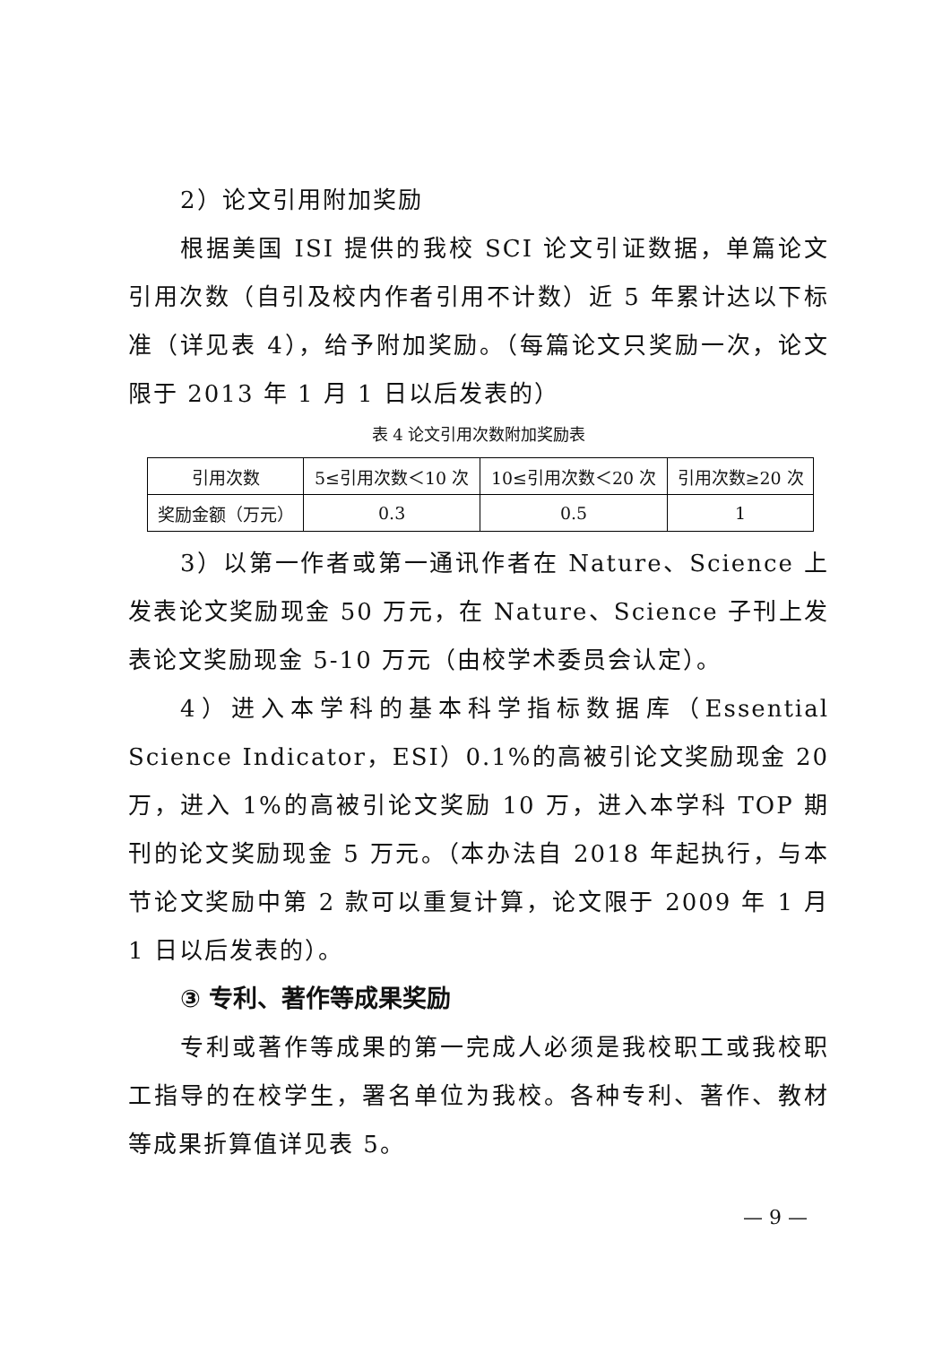2）论文引用附加奖励
根据美国 ISI 提供的我校 SCI 论文引证数据，单篇论文引用次数（自引及校内作者引用不计数）近 5 年累计达以下标准（详见表 4），给予附加奖励。（每篇论文只奖励一次，论文限于 2013 年 1 月 1 日以后发表的）
表 4 论文引用次数附加奖励表
| 引用次数 | 5≤引用次数＜10 次 | 10≤引用次数＜20 次 | 引用次数≥20 次 |
| 奖励金额（万元） | 0.3 | 0.5 | 1 |
3）以第一作者或第一通讯作者在 Nature、Science 上发表论文奖励现金 50 万元，在 Nature、Science 子刊上发表论文奖励现金 5-10 万元（由校学术委员会认定）。
4）进入本学科的基本科学指标数据库（Essential Science Indicator，ESI）0.1%的高被引论文奖励现金 20 万，进入 1%的高被引论文奖励 10 万，进入本学科 TOP 期刊的论文奖励现金 5 万元。（本办法自 2018 年起执行，与本节论文奖励中第 2 款可以重复计算，论文限于 2009 年 1 月 1 日以后发表的）。
③ 专利、著作等成果奖励
专利或著作等成果的第一完成人必须是我校职工或我校职工指导的在校学生，署名单位为我校。各种专利、著作、教材等成果折算值详见表 5。
— 9 —